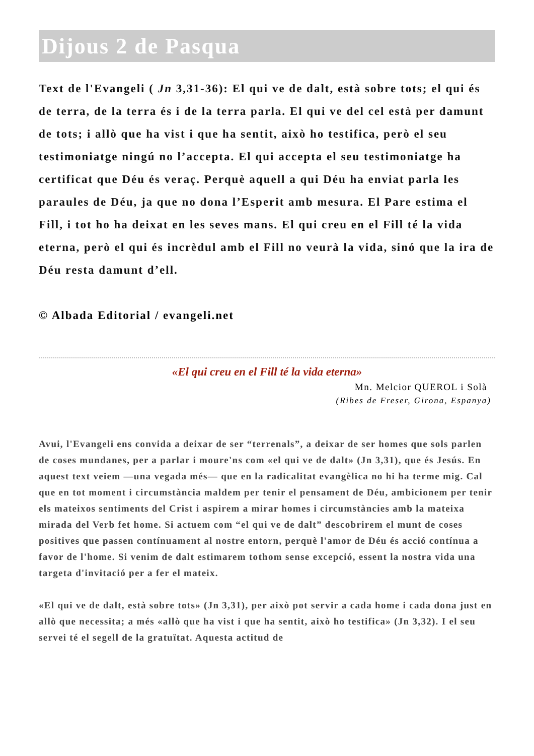Dijous 2 de Pasqua
Text de l'Evangeli ( Jn 3,31-36): El qui ve de dalt, està sobre tots; el qui és de terra, de la terra és i de la terra parla. El qui ve del cel està per damunt de tots; i allò que ha vist i que ha sentit, això ho testifica, però el seu testimoniatge ningú no l’accepta. El qui accepta el seu testimoniatge ha certificat que Déu és veraç. Perquè aquell a qui Déu ha enviat parla les paraules de Déu, ja que no dona l’Esperit amb mesura. El Pare estima el Fill, i tot ho ha deixat en les seves mans. El qui creu en el Fill té la vida eterna, però el qui és incrèdul amb el Fill no veurà la vida, sinó que la ira de Déu resta damunt d’ell.
© Albada Editorial / evangeli.net
«El qui creu en el Fill té la vida eterna»
Mn. Melcior QUEROL i Solà
(Ribes de Freser, Girona, Espanya)
Avui, l'Evangeli ens convida a deixar de ser “terrenals”, a deixar de ser homes que sols parlen de coses mundanes, per a parlar i moure'ns com «el qui ve de dalt» (Jn 3,31), que és Jesús. En aquest text veiem —una vegada més— que en la radicalitat evangèlica no hi ha terme mig. Cal que en tot moment i circumstància maldem per tenir el pensament de Déu, ambicionem per tenir els mateixos sentiments del Crist i aspirem a mirar homes i circumstàncies amb la mateixa mirada del Verb fet home. Si actuem com “el qui ve de dalt” descobrirem el munt de coses positives que passen contínuament al nostre entorn, perquè l'amor de Déu és acció contínua a favor de l'home. Si venim de dalt estimarem tothom sense excepció, essent la nostra vida una targeta d'invitació per a fer el mateix.
«El qui ve de dalt, està sobre tots» (Jn 3,31), per això pot servir a cada home i cada dona just en allò que necessita; a més «allò que ha vist i que ha sentit, això ho testifica» (Jn 3,32). I el seu servei té el segell de la gratuïtat. Aquesta actitud de